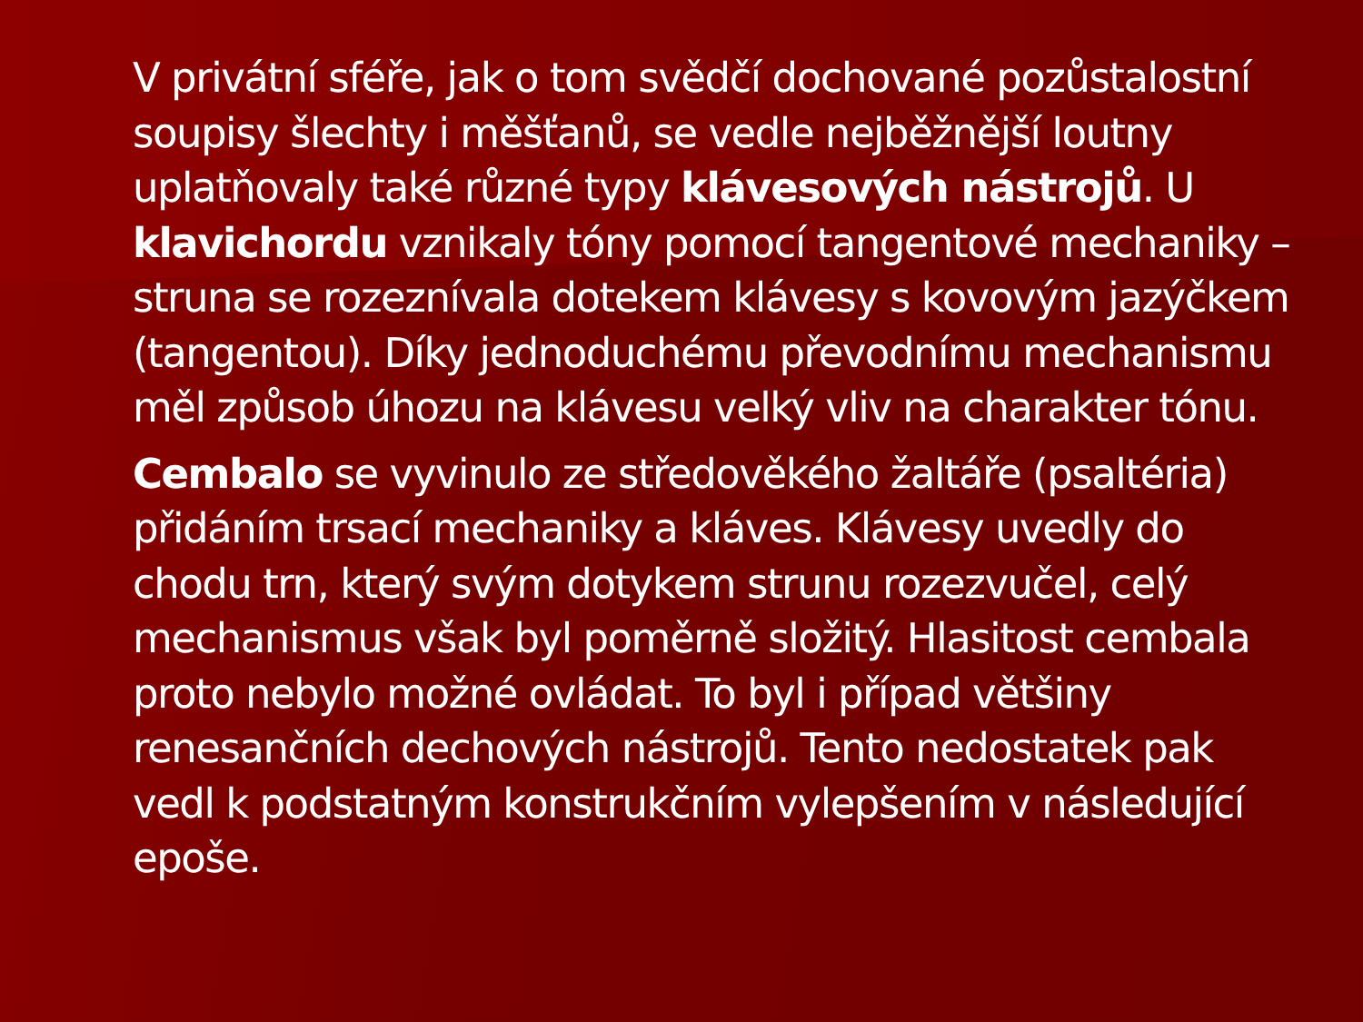V privátní sféře, jak o tom svědčí dochované pozůstalostní soupisy šlechty i měšťanů, se vedle nejběžnější loutny uplatňovaly také různé typy klávesových nástrojů. U klavichordu vznikaly tóny pomocí tangentové mechaniky – struna se rozeznívala dotekem klávesy s kovovým jazýčkem (tangentou). Díky jednoduchému převodnímu mechanismu měl způsob úhozu na klávesu velký vliv na charakter tónu.
Cembalo se vyvinulo ze středověkého žaltáře (psaltéria) přidáním trsací mechaniky a kláves. Klávesy uvedly do chodu trn, který svým dotykem strunu rozezvučel, celý mechanismus však byl poměrně složitý. Hlasitost cembala proto nebylo možné ovládat. To byl i případ většiny renesančních dechových nástrojů. Tento nedostatek pak vedl k podstatným konstrukčním vylepšením v následující epoše.